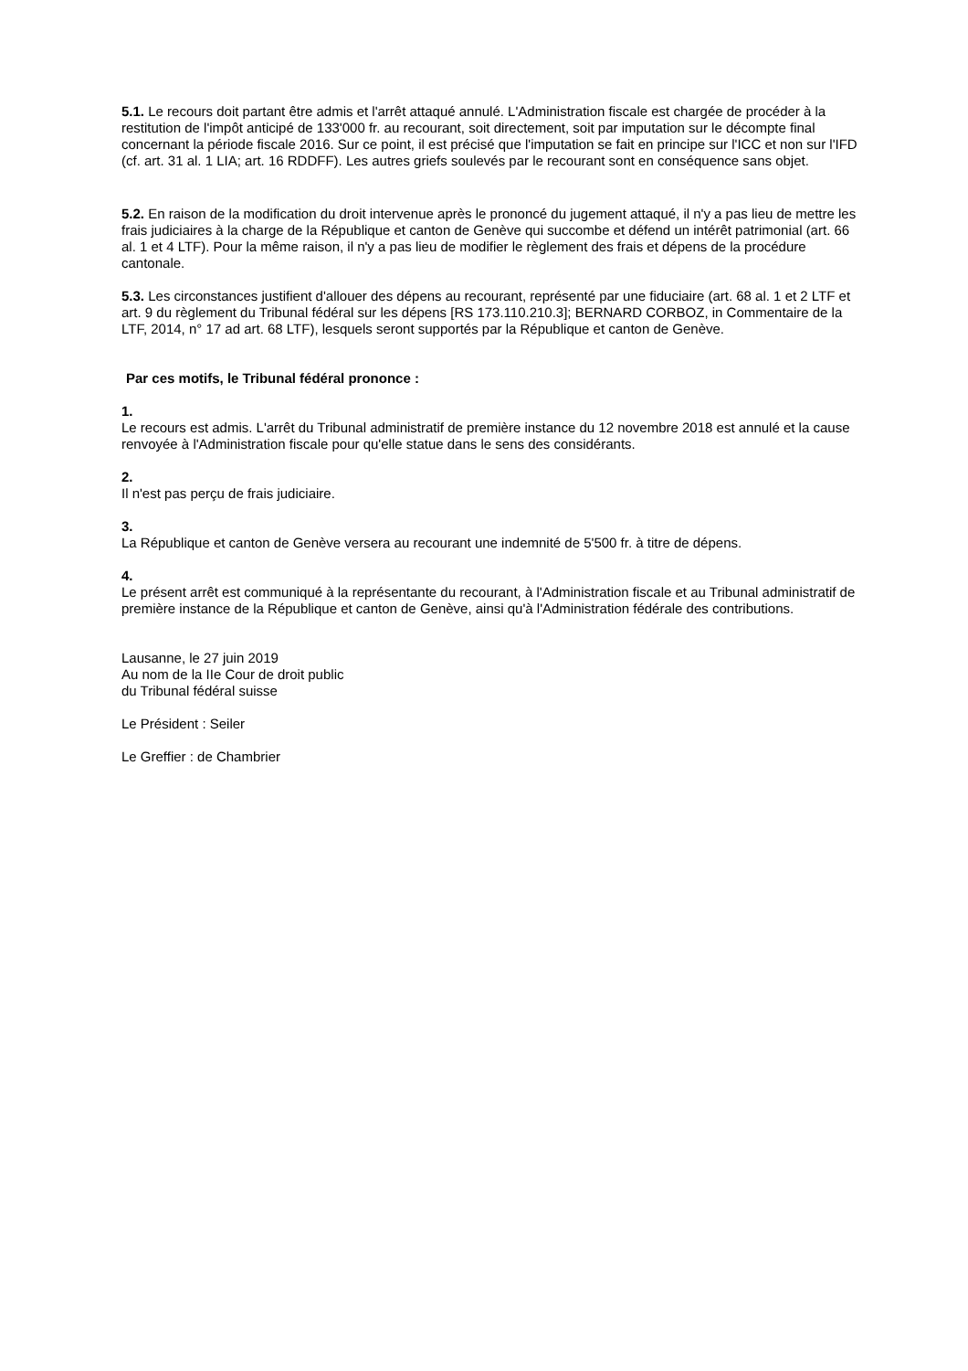5.1. Le recours doit partant être admis et l'arrêt attaqué annulé. L'Administration fiscale est chargée de procéder à la restitution de l'impôt anticipé de 133'000 fr. au recourant, soit directement, soit par imputation sur le décompte final concernant la période fiscale 2016. Sur ce point, il est précisé que l'imputation se fait en principe sur l'ICC et non sur l'IFD (cf. art. 31 al. 1 LIA; art. 16 RDDFF). Les autres griefs soulevés par le recourant sont en conséquence sans objet.
5.2. En raison de la modification du droit intervenue après le prononcé du jugement attaqué, il n'y a pas lieu de mettre les frais judiciaires à la charge de la République et canton de Genève qui succombe et défend un intérêt patrimonial (art. 66 al. 1 et 4 LTF). Pour la même raison, il n'y a pas lieu de modifier le règlement des frais et dépens de la procédure cantonale.
5.3. Les circonstances justifient d'allouer des dépens au recourant, représenté par une fiduciaire (art. 68 al. 1 et 2 LTF et art. 9 du règlement du Tribunal fédéral sur les dépens [RS 173.110.210.3]; BERNARD CORBOZ, in Commentaire de la LTF, 2014, n° 17 ad art. 68 LTF), lesquels seront supportés par la République et canton de Genève.
Par ces motifs, le Tribunal fédéral prononce :
1.
Le recours est admis. L'arrêt du Tribunal administratif de première instance du 12 novembre 2018 est annulé et la cause renvoyée à l'Administration fiscale pour qu'elle statue dans le sens des considérants.
2.
Il n'est pas perçu de frais judiciaire.
3.
La République et canton de Genève versera au recourant une indemnité de 5'500 fr. à titre de dépens.
4.
Le présent arrêt est communiqué à la représentante du recourant, à l'Administration fiscale et au Tribunal administratif de première instance de la République et canton de Genève, ainsi qu'à l'Administration fédérale des contributions.
Lausanne, le 27 juin 2019
Au nom de la IIe Cour de droit public
du Tribunal fédéral suisse
Le Président : Seiler
Le Greffier : de Chambrier